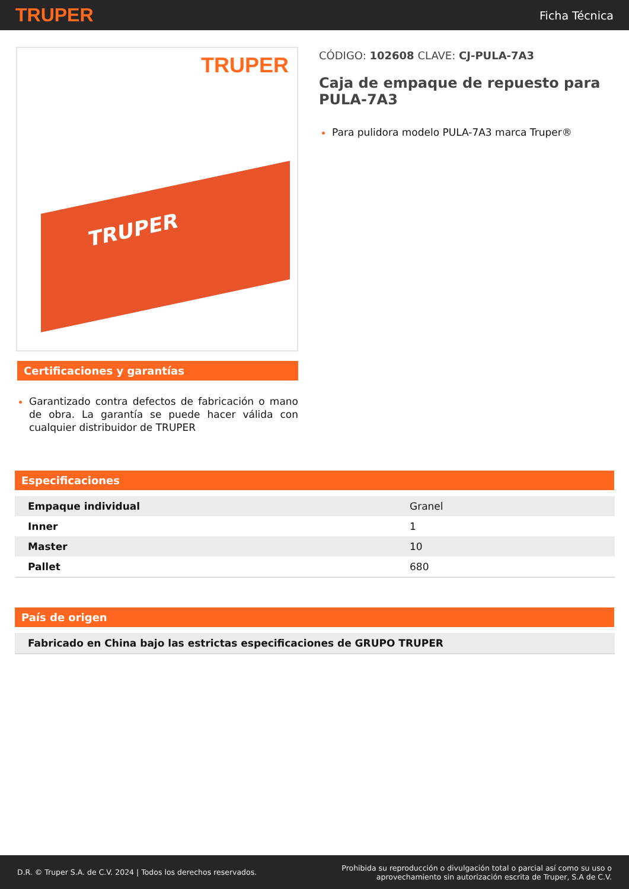TRUPER Ficha Técnica
TRUPER
TRUPER
Certificaciones y garantías
Garantizado contra defectos de fabricación o mano de obra. La garantía se puede hacer válida con cualquier distribuidor de TRUPER
CÓDIGO: 102608 CLAVE: CJ-PULA-7A3
Caja de empaque de repuesto para PULA-7A3
Para pulidora modelo PULA-7A3 marca Truper®
Especificaciones
| Empaque individual | Granel |
| Inner | 1 |
| Master | 10 |
| Pallet | 680 |
País de origen
| Fabricado en China bajo las estrictas especificaciones de GRUPO TRUPER |
D.R. © Truper S.A. de C.V. 2024 | Todos los derechos reservados. Prohibida su reproducción o divulgación total o parcial así como su uso o
aprovechamiento sin autorización escrita de Truper, S.A de C.V.